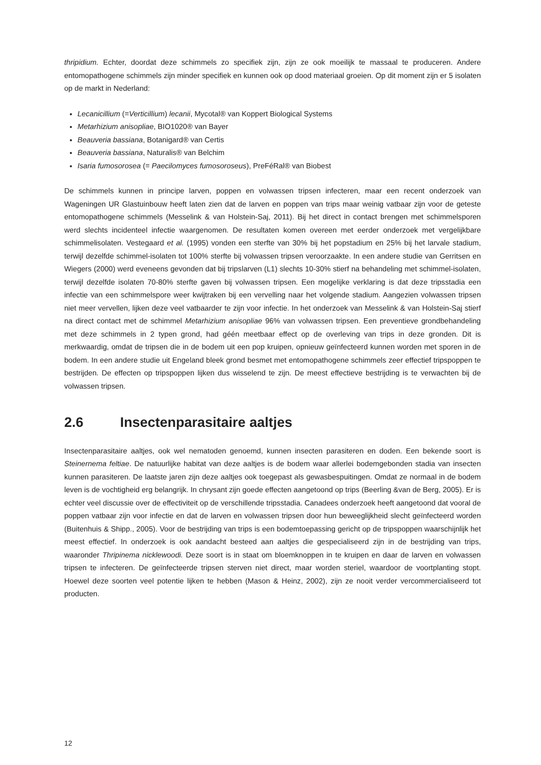thripidium. Echter, doordat deze schimmels zo specifiek zijn, zijn ze ook moeilijk te massaal te produceren. Andere entomopathogene schimmels zijn minder specifiek en kunnen ook op dood materiaal groeien. Op dit moment zijn er 5 isolaten op de markt in Nederland:
Lecanicillium (=Verticillium) lecanii, Mycotal® van Koppert Biological Systems
Metarhizium anisopliae, BIO1020® van Bayer
Beauveria bassiana, Botanigard® van Certis
Beauveria bassiana, Naturalis® van Belchim
Isaria fumosorosea (= Paecilomyces fumosoroseus), PreFéRal® van Biobest
De schimmels kunnen in principe larven, poppen en volwassen tripsen infecteren, maar een recent onderzoek van Wageningen UR Glastuinbouw heeft laten zien dat de larven en poppen van trips maar weinig vatbaar zijn voor de geteste entomopathogene schimmels (Messelink & van Holstein-Saj, 2011). Bij het direct in contact brengen met schimmelsporen werd slechts incidenteel infectie waargenomen. De resultaten komen overeen met eerder onderzoek met vergelijkbare schimmelisolaten. Vestegaard et al. (1995) vonden een sterfte van 30% bij het popstadium en 25% bij het larvale stadium, terwijl dezelfde schimmel-isolaten tot 100% sterfte bij volwassen tripsen veroorzaakte. In een andere studie van Gerritsen en Wiegers (2000) werd eveneens gevonden dat bij tripslarven (L1) slechts 10-30% stierf na behandeling met schimmel-isolaten, terwijl dezelfde isolaten 70-80% sterfte gaven bij volwassen tripsen. Een mogelijke verklaring is dat deze tripsstadia een infectie van een schimmelspore weer kwijtraken bij een vervelling naar het volgende stadium. Aangezien volwassen tripsen niet meer vervellen, lijken deze veel vatbaarder te zijn voor infectie. In het onderzoek van Messelink & van Holstein-Saj stierf na direct contact met de schimmel Metarhizium anisopliae 96% van volwassen tripsen. Een preventieve grondbehandeling met deze schimmels in 2 typen grond, had géén meetbaar effect op de overleving van trips in deze gronden. Dit is merkwaardig, omdat de tripsen die in de bodem uit een pop kruipen, opnieuw geïnfecteerd kunnen worden met sporen in de bodem. In een andere studie uit Engeland bleek grond besmet met entomopathogene schimmels zeer effectief tripspoppen te bestrijden. De effecten op tripspoppen lijken dus wisselend te zijn. De meest effectieve bestrijding is te verwachten bij de volwassen tripsen.
2.6 Insectenparasitaire aaltjes
Insectenparasitaire aaltjes, ook wel nematoden genoemd, kunnen insecten parasiteren en doden. Een bekende soort is Steinernema feltiae. De natuurlijke habitat van deze aaltjes is de bodem waar allerlei bodemgebonden stadia van insecten kunnen parasiteren. De laatste jaren zijn deze aaltjes ook toegepast als gewasbespuitingen. Omdat ze normaal in de bodem leven is de vochtigheid erg belangrijk. In chrysant zijn goede effecten aangetoond op trips (Beerling &van de Berg, 2005). Er is echter veel discussie over de effectiviteit op de verschillende tripsstadia. Canadees onderzoek heeft aangetoond dat vooral de poppen vatbaar zijn voor infectie en dat de larven en volwassen tripsen door hun beweeglijkheid slecht geïnfecteerd worden (Buitenhuis & Shipp., 2005). Voor de bestrijding van trips is een bodemtoepassing gericht op de tripspoppen waarschijnlijk het meest effectief. In onderzoek is ook aandacht besteed aan aaltjes die gespecialiseerd zijn in de bestrijding van trips, waaronder Thripinema nicklewoodi. Deze soort is in staat om bloemknoppen in te kruipen en daar de larven en volwassen tripsen te infecteren. De geïnfecteerde tripsen sterven niet direct, maar worden steriel, waardoor de voortplanting stopt. Hoewel deze soorten veel potentie lijken te hebben (Mason & Heinz, 2002), zijn ze nooit verder vercommercialiseerd tot producten.
12